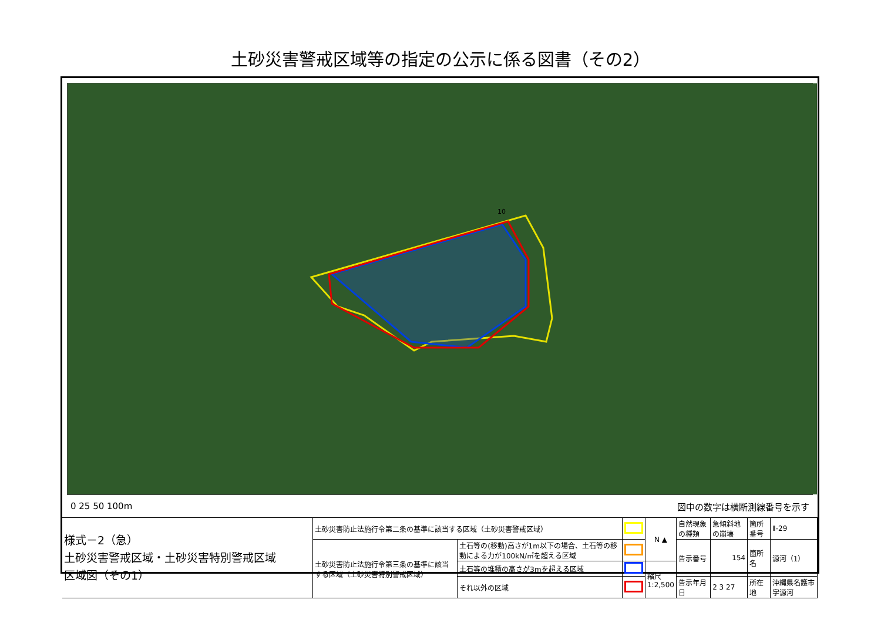土砂災害警戒区域等の指定の公示に係る図書（その2）
10
0 25 50 100m 図中の数字は横断測線番号を示す
| 様式－2（急） 土砂災害警戒区域・土砂災害特別警戒区域 区域図（その1） | 土砂災害防止法施行令第二条の基準に該当する区域（土砂災害警戒区域） | | | N ▲ | 自然現象の種類 | 急傾斜地の崩壊 | 箇所番号 | Ⅱ-29 |
| | 土砂災害防止法施行令第三条の基準に該当する区域（土砂災害特別警戒区域） | 土石等の(移動)高さが1m以下の場合、土石等の移動による力が100kN/㎡を超える区域 | | | 告示番号 | 154 | 箇所名 | 源河（1） |
| | | 土石等の堆積の高さが3mを超える区域 | | 縮尺 1:2,500 | | | | |
| | | それ以外の区域 | | | 告示年月日 | 2 3 27 | 所在地 | 沖縄県名護市字源河 |